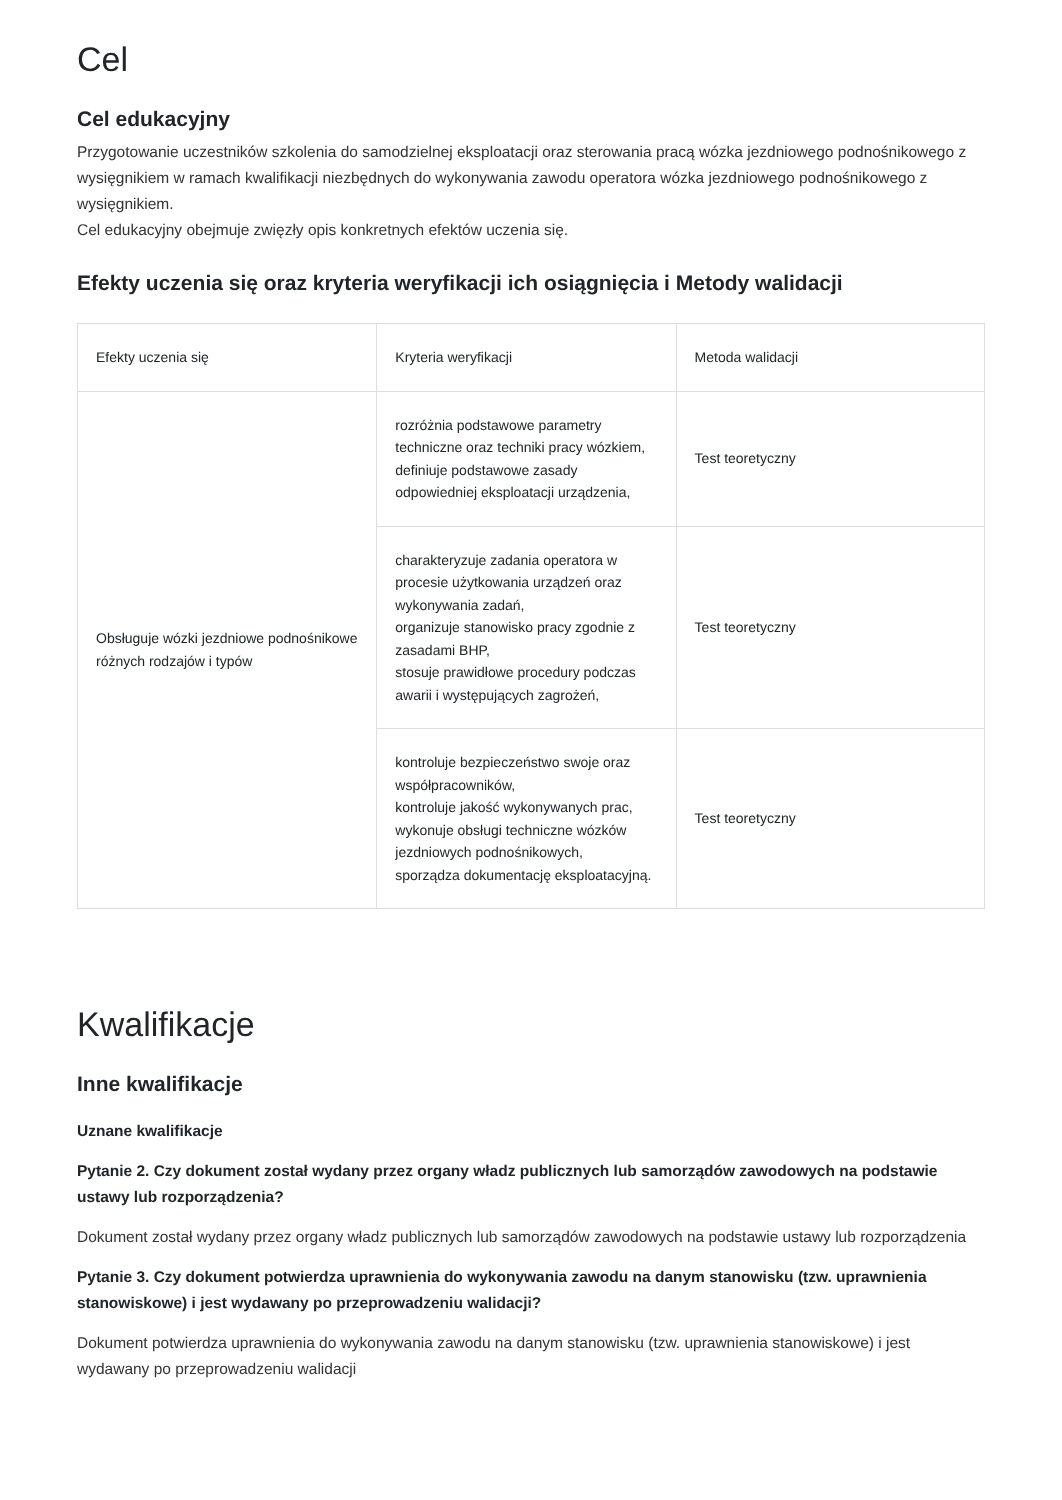Cel
Cel edukacyjny
Przygotowanie uczestników szkolenia do samodzielnej eksploatacji oraz sterowania pracą wózka jezdniowego podnośnikowego z wysięgnikiem w ramach kwalifikacji niezbędnych do wykonywania zawodu operatora wózka jezdniowego podnośnikowego z wysięgnikiem.
Cel edukacyjny obejmuje zwięzły opis konkretnych efektów uczenia się.
Efekty uczenia się oraz kryteria weryfikacji ich osiągnięcia i Metody walidacji
| Efekty uczenia się | Kryteria weryfikacji | Metoda walidacji |
| --- | --- | --- |
| Obsługuje wózki jezdniowe podnośnikowe różnych rodzajów i typów | rozróżnia podstawowe parametry techniczne oraz techniki pracy wózkiem, definiuje podstawowe zasady odpowiedniej eksploatacji urządzenia, | Test teoretyczny |
| | charakteryzuje zadania operatora w procesie użytkowania urządzeń oraz wykonywania zadań, organizuje stanowisko pracy zgodnie z zasadami BHP, stosuje prawidłowe procedury podczas awarii i występujących zagrożeń, | Test teoretyczny |
| | kontroluje bezpieczeństwo swoje oraz współpracowników, kontroluje jakość wykonywanych prac, wykonuje obsługi techniczne wózków jezdniowych podnośnikowych, sporządza dokumentację eksploatacyjną. | Test teoretyczny |
Kwalifikacje
Inne kwalifikacje
Uznane kwalifikacje
Pytanie 2. Czy dokument został wydany przez organy władz publicznych lub samorządów zawodowych na podstawie ustawy lub rozporządzenia?
Dokument został wydany przez organy władz publicznych lub samorządów zawodowych na podstawie ustawy lub rozporządzenia
Pytanie 3. Czy dokument potwierdza uprawnienia do wykonywania zawodu na danym stanowisku (tzw. uprawnienia stanowiskowe) i jest wydawany po przeprowadzeniu walidacji?
Dokument potwierdza uprawnienia do wykonywania zawodu na danym stanowisku (tzw. uprawnienia stanowiskowe) i jest wydawany po przeprowadzeniu walidacji